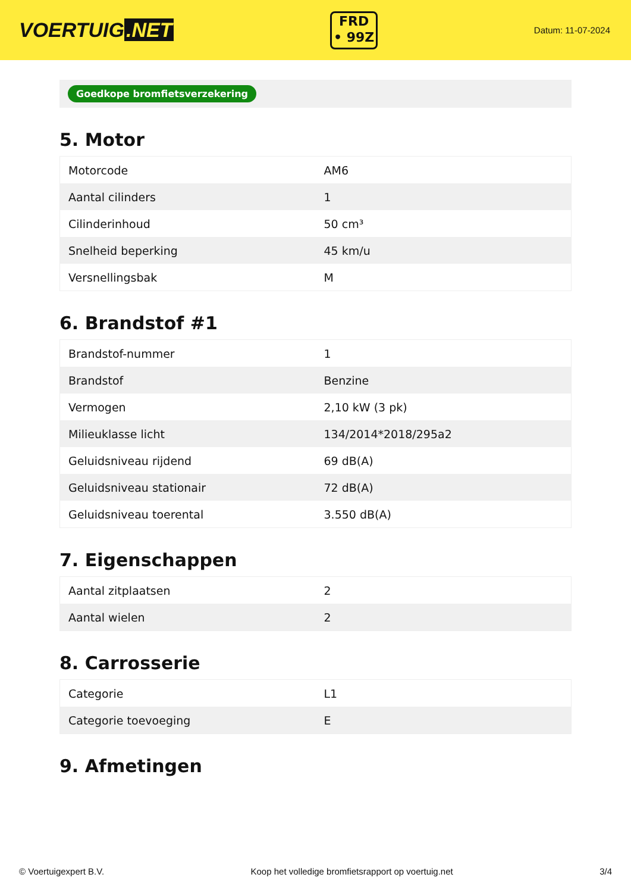VOERTUIG.NET
FRD
• 99Z
Datum: 11-07-2024
Goedkope bromfietsverzekering
5. Motor
| Motorcode | AM6 |
| Aantal cilinders | 1 |
| Cilinderinhoud | 50 cm³ |
| Snelheid beperking | 45 km/u |
| Versnellingsbak | M |
6. Brandstof #1
| Brandstof-nummer | 1 |
| Brandstof | Benzine |
| Vermogen | 2,10 kW (3 pk) |
| Milieuklasse licht | 134/2014*2018/295a2 |
| Geluidsniveau rijdend | 69 dB(A) |
| Geluidsniveau stationair | 72 dB(A) |
| Geluidsniveau toerental | 3.550 dB(A) |
7. Eigenschappen
| Aantal zitplaatsen | 2 |
| Aantal wielen | 2 |
8. Carrosserie
| Categorie | L1 |
| Categorie toevoeging | E |
9. Afmetingen
© Voertuigexpert B.V. Koop het volledige bromfietsrapport op voertuig.net 3/4